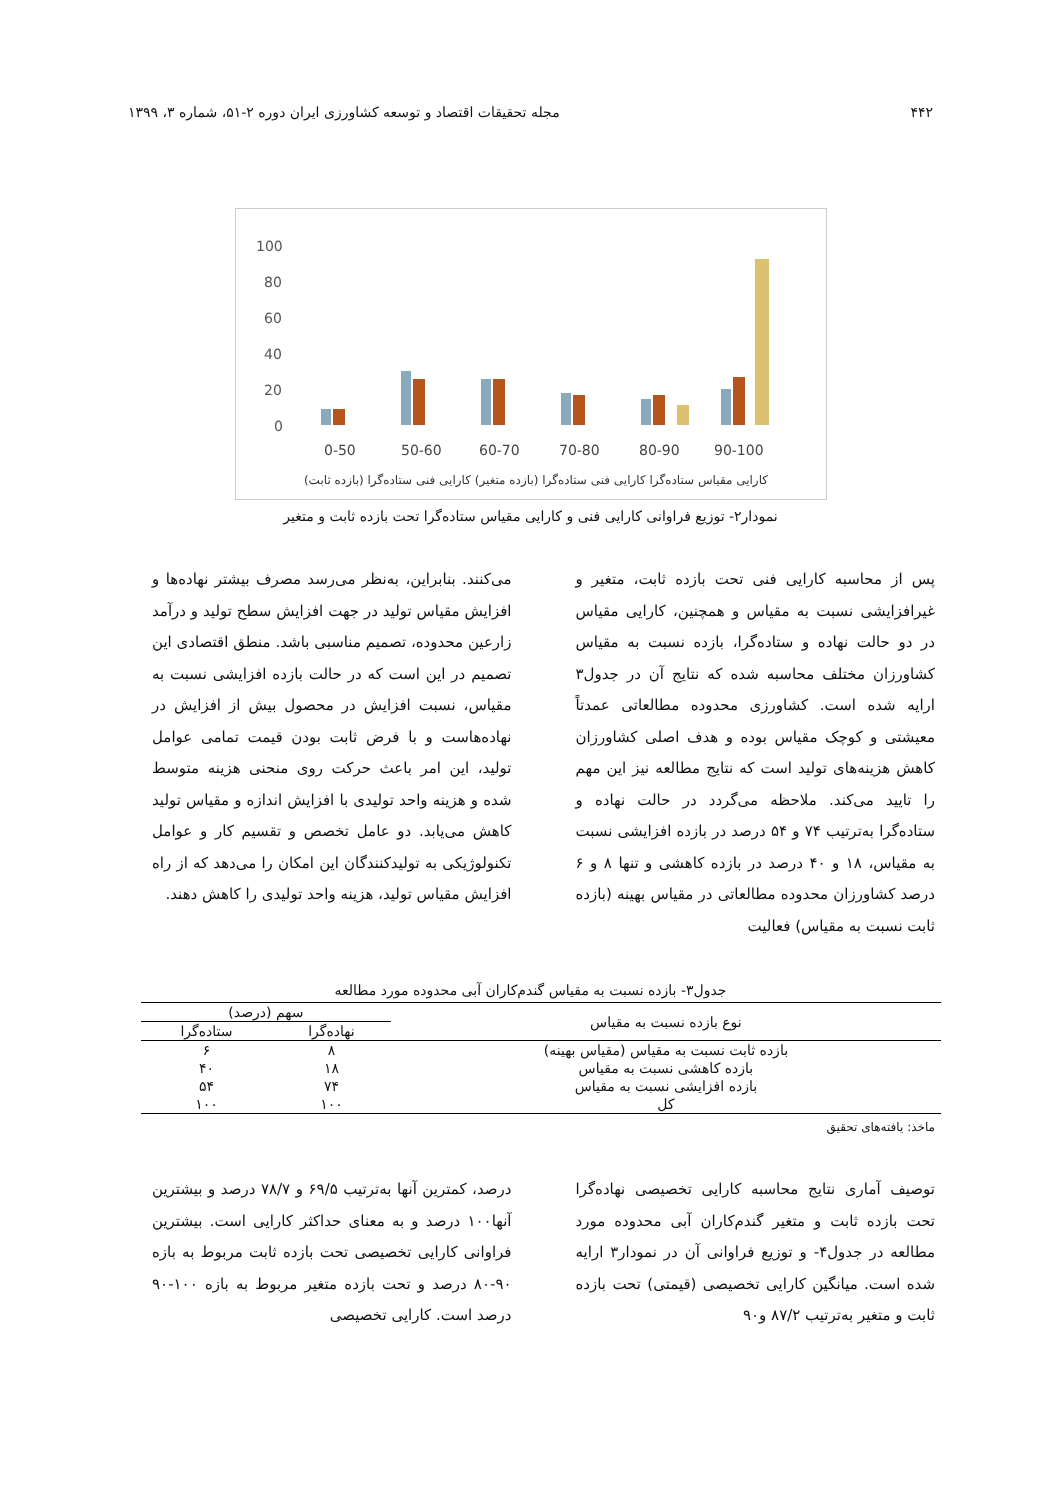۴۴۲ مجله تحقیقات اقتصاد و توسعه کشاورزی ایران دوره ۲-۵۱، شماره ۳، ۱۳۹۹
100
80
60
40
20
0
0-50
50-60
60-70
70-80
80-90
90-100
کارایی مقیاس ستاده‌گرا کارایی فنی ستاده‌گرا (بازده متغیر) کارایی فنی ستاده‌گرا (بازده ثابت)
نمودار۲- توزیع فراوانی کارایی فنی و کارایی مقیاس ستاده‌گرا تحت بازده ثابت و متغیر
پس از محاسبه کارایی فنی تحت بازده ثابت، متغیر و غیرافزایشی نسبت به مقیاس و همچنین، کارایی مقیاس در دو حالت نهاده و ستاده‌گرا، بازده نسبت به مقیاس کشاورزان مختلف محاسبه شده که نتایج آن در جدول۳ ارایه شده است. کشاورزی محدوده مطالعاتی عمدتاً معیشتی و کوچک مقیاس بوده و هدف اصلی کشاورزان کاهش هزینه‌های تولید است که نتایج مطالعه نیز این مهم را تایید می‌کند. ملاحظه می‌گردد در حالت نهاده و ستاده‌گرا به‌ترتیب ۷۴ و ۵۴ درصد در بازده افزایشی نسبت به مقیاس، ۱۸ و ۴۰ درصد در بازده کاهشی و تنها ۸ و ۶ درصد کشاورزان محدوده مطالعاتی در مقیاس بهینه (بازده ثابت نسبت به مقیاس) فعالیت
می‌کنند. بنابراین، به‌نظر می‌رسد مصرف بیشتر نهاده‌ها و افزایش مقیاس تولید در جهت افزایش سطح تولید و درآمد زارعین محدوده، تصمیم مناسبی باشد. منطق اقتصادی این تصمیم در این است که در حالت بازده افزایشی نسبت به مقیاس، نسبت افزایش در محصول بیش از افزایش در نهاده‌هاست و با فرض ثابت بودن قیمت تمامی عوامل تولید، این امر باعث حرکت روی منحنی هزینه متوسط شده و هزینه واحد تولیدی با افزایش اندازه و مقیاس تولید کاهش می‌یابد. دو عامل تخصص و تقسیم کار و عوامل تکنولوژیکی به تولیدکنندگان این امکان را می‌دهد که از راه افزایش مقیاس تولید، هزینه واحد تولیدی را کاهش دهند.
جدول۳- بازده نسبت به مقیاس گندم‌کاران آبی محدوده مورد مطالعه
| نوع بازده نسبت به مقیاس | سهم (درصد) | |
| --- | --- | --- |
| | نهاده‌گرا | ستاده‌گرا |
| بازده ثابت نسبت به مقیاس (مقیاس بهینه) | ۸ | ۶ |
| بازده کاهشی نسبت به مقیاس | ۱۸ | ۴۰ |
| بازده افزایشی نسبت به مقیاس | ۷۴ | ۵۴ |
| کل | ۱۰۰ | ۱۰۰ |
ماخذ: یافته‌های تحقیق
توصیف آماری نتایج محاسبه کارایی تخصیصی نهاده‌گرا تحت بازده ثابت و متغیر گندم‌کاران آبی محدوده مورد مطالعه در جدول۴- و توزیع فراوانی آن در نمودار۳ ارایه شده است. میانگین کارایی تخصیصی (قیمتی) تحت بازده ثابت و متغیر به‌ترتیب ۸۷/۲ و۹۰
درصد، کمترین آنها به‌ترتیب ۶۹/۵ و ۷۸/۷ درصد و بیشترین آنها۱۰۰ درصد و به معنای حداکثر کارایی است. بیشترین فراوانی کارایی تخصیصی تحت بازده ثابت مربوط به بازه ۹۰-۸۰ درصد و تحت بازده متغیر مربوط به بازه ۱۰۰-۹۰ درصد است. کارایی تخصیصی